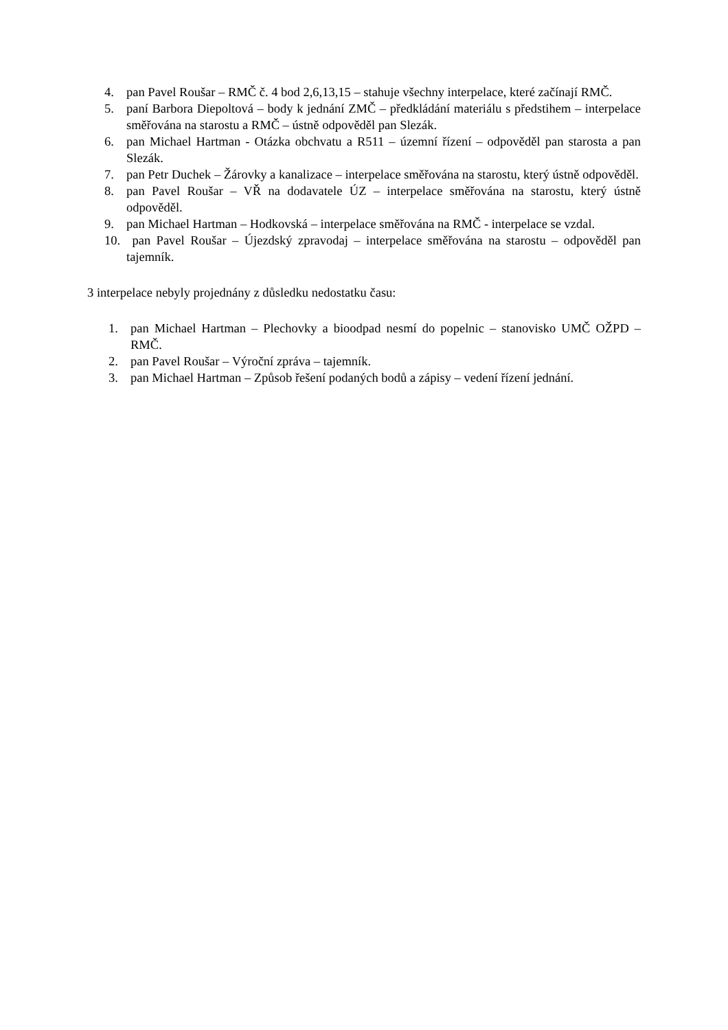4. pan Pavel Roušar – RMČ č. 4 bod 2,6,13,15 – stahuje všechny interpelace, které začínají RMČ.
5. paní Barbora Diepoltová – body k jednání ZMČ – předkládání materiálu s předstihem – interpelace směřována na starostu a RMČ – ústně odpověděl pan Slezák.
6. pan Michael Hartman - Otázka obchvatu a R511 – územní řízení – odpověděl pan starosta a pan Slezák.
7. pan Petr Duchek – Žárovky a kanalizace – interpelace směřována na starostu, který ústně odpověděl.
8. pan Pavel Roušar – VŘ na dodavatele ÚZ – interpelace směřována na starostu, který ústně odpověděl.
9. pan Michael Hartman – Hodkovská – interpelace směřována na RMČ - interpelace se vzdal.
10. pan Pavel Roušar – Újezdský zpravodaj – interpelace směřována na starostu – odpověděl pan tajemník.
3 interpelace nebyly projednány z důsledku nedostatku času:
1. pan Michael Hartman – Plechovky a bioodpad nesmí do popelnic – stanovisko UMČ OŽPD – RMČ.
2. pan Pavel Roušar – Výroční zpráva – tajemník.
3. pan Michael Hartman – Způsob řešení podaných bodů a zápisy – vedení řízení jednání.